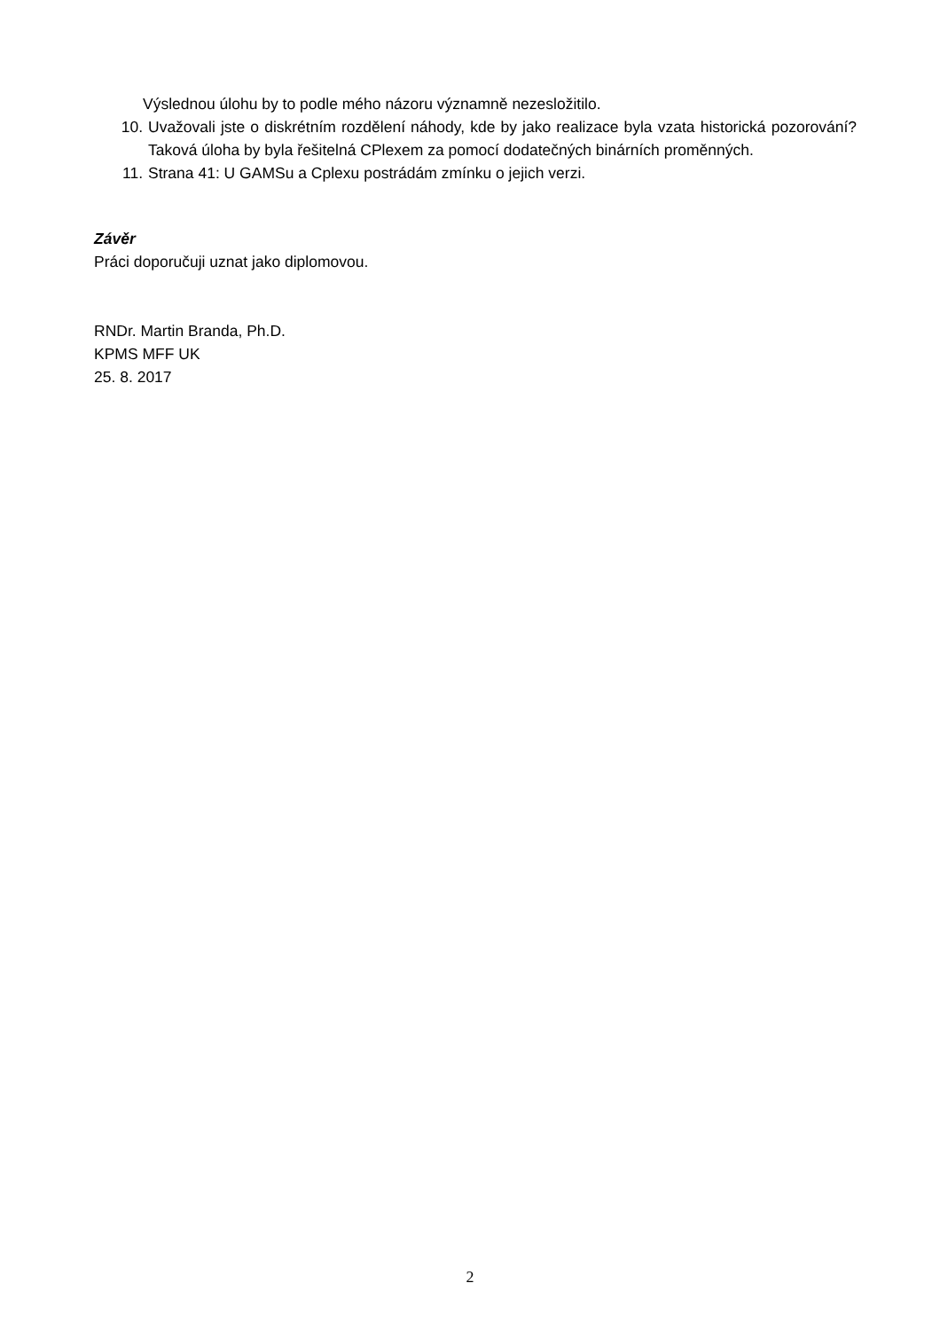Výslednou úlohu by to podle mého názoru významně nezesložitilo.
10. Uvažovali jste o diskrétním rozdělení náhody, kde by jako realizace byla vzata historická pozorování? Taková úloha by byla řešitelná CPlexem za pomocí dodatečných binárních proměnných.
11. Strana 41: U GAMSu a Cplexu postrádám zmínku o jejich verzi.
Závěr
Práci doporučuji uznat jako diplomovou.
RNDr. Martin Branda, Ph.D.
KPMS MFF UK
25. 8. 2017
2